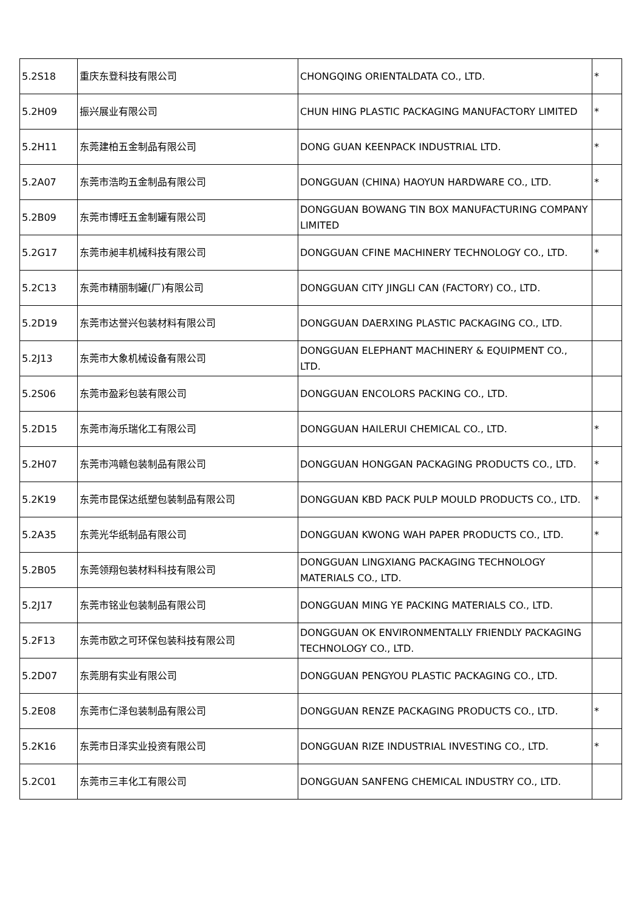| 5.2S18 | 重庆东登科技有限公司 | CHONGQING ORIENTALDATA CO., LTD. | * |
| 5.2H09 | 振兴展业有限公司 | CHUN HING PLASTIC PACKAGING MANUFACTORY LIMITED | * |
| 5.2H11 | 东莞建柏五金制品有限公司 | DONG GUAN KEENPACK INDUSTRIAL LTD. | * |
| 5.2A07 | 东莞市浩昀五金制品有限公司 | DONGGUAN (CHINA) HAOYUN HARDWARE CO., LTD. | * |
| 5.2B09 | 东莞市博旺五金制罐有限公司 | DONGGUAN BOWANG TIN BOX MANUFACTURING COMPANY LIMITED | |
| 5.2G17 | 东莞市昶丰机械科技有限公司 | DONGGUAN CFINE MACHINERY TECHNOLOGY CO., LTD. | * |
| 5.2C13 | 东莞市精丽制罐(厂)有限公司 | DONGGUAN CITY JINGLI CAN (FACTORY) CO., LTD. | |
| 5.2D19 | 东莞市达誉兴包装材料有限公司 | DONGGUAN DAERXING PLASTIC PACKAGING CO., LTD. | |
| 5.2J13 | 东莞市大象机械设备有限公司 | DONGGUAN ELEPHANT MACHINERY & EQUIPMENT CO., LTD. | |
| 5.2S06 | 东莞市盈彩包装有限公司 | DONGGUAN ENCOLORS PACKING CO., LTD. | |
| 5.2D15 | 东莞市海乐瑞化工有限公司 | DONGGUAN HAILERUI CHEMICAL CO., LTD. | * |
| 5.2H07 | 东莞市鸿赣包装制品有限公司 | DONGGUAN HONGGAN PACKAGING PRODUCTS CO., LTD. | * |
| 5.2K19 | 东莞市昆保达纸塑包装制品有限公司 | DONGGUAN KBD PACK PULP MOULD PRODUCTS CO., LTD. | * |
| 5.2A35 | 东莞光华纸制品有限公司 | DONGGUAN KWONG WAH PAPER PRODUCTS CO., LTD. | * |
| 5.2B05 | 东莞领翔包装材料科技有限公司 | DONGGUAN LINGXIANG PACKAGING TECHNOLOGY MATERIALS CO., LTD. | |
| 5.2J17 | 东莞市铭业包装制品有限公司 | DONGGUAN MING YE PACKING MATERIALS CO., LTD. | |
| 5.2F13 | 东莞市欧之可环保包装科技有限公司 | DONGGUAN OK ENVIRONMENTALLY FRIENDLY PACKAGING TECHNOLOGY CO., LTD. | |
| 5.2D07 | 东莞朋有实业有限公司 | DONGGUAN PENGYOU PLASTIC PACKAGING CO., LTD. | |
| 5.2E08 | 东莞市仁泽包装制品有限公司 | DONGGUAN RENZE PACKAGING PRODUCTS CO., LTD. | * |
| 5.2K16 | 东莞市日泽实业投资有限公司 | DONGGUAN RIZE INDUSTRIAL INVESTING CO., LTD. | * |
| 5.2C01 | 东莞市三丰化工有限公司 | DONGGUAN SANFENG CHEMICAL INDUSTRY CO., LTD. | |